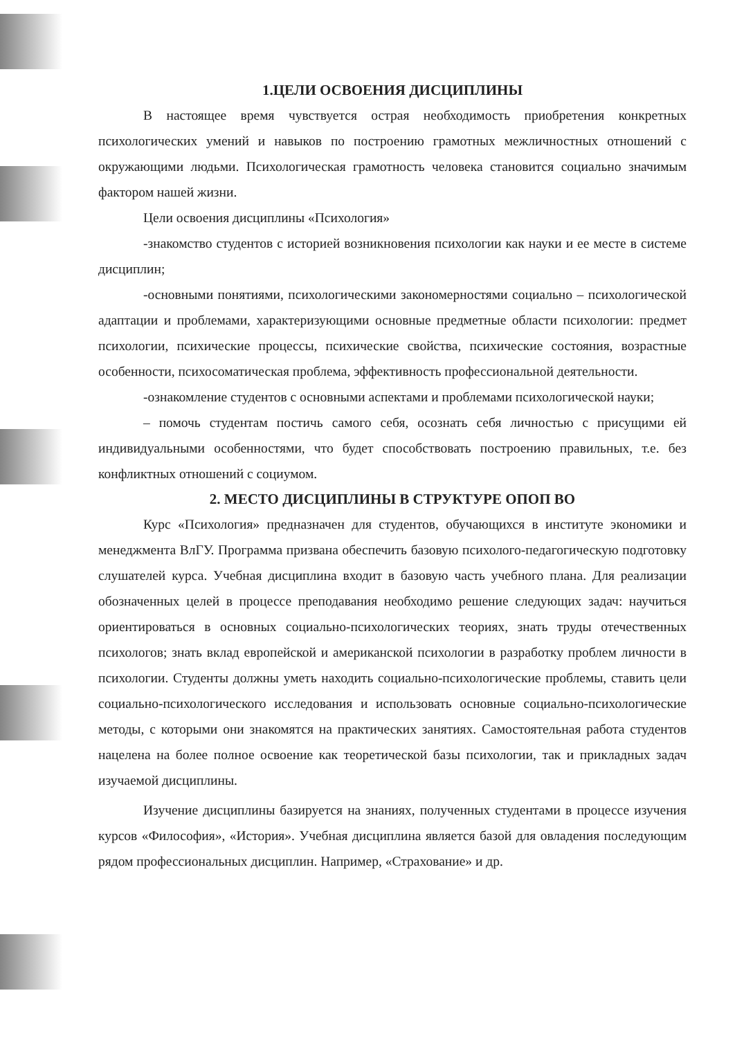1.ЦЕЛИ ОСВОЕНИЯ ДИСЦИПЛИНЫ
В настоящее время чувствуется острая необходимость приобретения конкретных психологических умений и навыков по построению грамотных межличностных отношений с окружающими людьми. Психологическая грамотность человека становится социально значимым фактором нашей жизни.
Цели освоения дисциплины «Психология»
-знакомство студентов с историей возникновения психологии как науки и ее месте в системе дисциплин;
-основными понятиями, психологическими закономерностями социально – психологической адаптации и проблемами, характеризующими основные предметные области психологии: предмет психологии, психические процессы, психические свойства, психические состояния, возрастные особенности, психосоматическая проблема, эффективность профессиональной деятельности.
-ознакомление студентов с основными аспектами и проблемами психологической науки;
– помочь студентам постичь самого себя, осознать себя личностью с присущими ей индивидуальными особенностями, что будет способствовать построению правильных, т.е. без конфликтных отношений с социумом.
2. МЕСТО ДИСЦИПЛИНЫ В СТРУКТУРЕ ОПОП ВО
Курс «Психология» предназначен для студентов, обучающихся в институте экономики и менеджмента ВлГУ. Программа призвана обеспечить базовую психолого-педагогическую подготовку слушателей курса. Учебная дисциплина входит в базовую часть учебного плана. Для реализации обозначенных целей в процессе преподавания необходимо решение следующих задач: научиться ориентироваться в основных социально-психологических теориях, знать труды отечественных психологов; знать вклад европейской и американской психологии в разработку проблем личности в психологии. Студенты должны уметь находить социально-психологические проблемы, ставить цели социально-психологического исследования и использовать основные социально-психологические методы, с которыми они знакомятся на практических занятиях. Самостоятельная работа студентов нацелена на более полное освоение как теоретической базы психологии, так и прикладных задач изучаемой дисциплины.
Изучение дисциплины базируется на знаниях, полученных студентами в процессе изучения курсов «Философия», «История». Учебная дисциплина является базой для овладения последующим рядом профессиональных дисциплин. Например, «Страхование» и др.